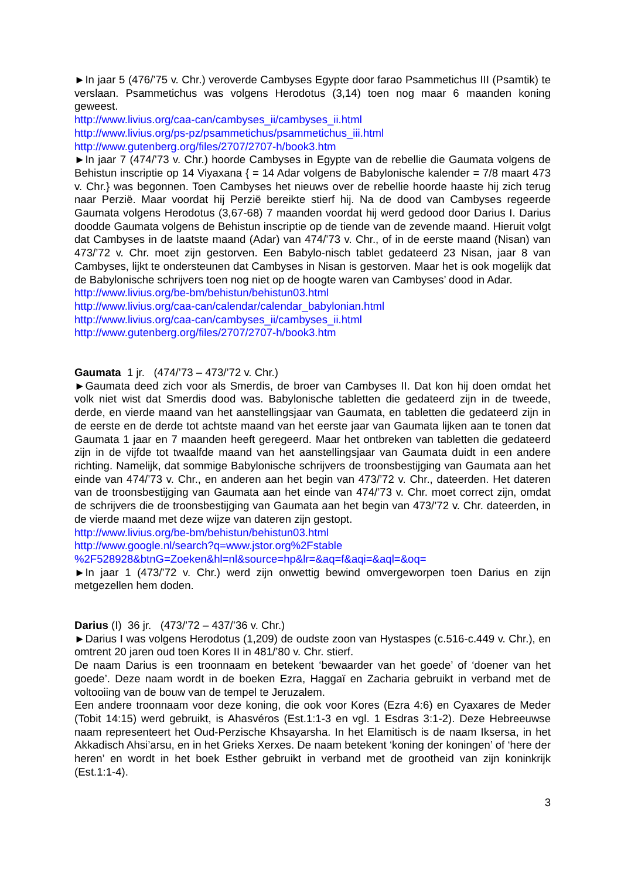►In jaar 5 (476/’75 v. Chr.) veroverde Cambyses Egypte door farao Psammetichus III (Psamtik) te verslaan. Psammetichus was volgens Herodotus (3,14) toen nog maar 6 maanden koning geweest.
http://www.livius.org/caa-can/cambyses_ii/cambyses_ii.html
http://www.livius.org/ps-pz/psammetichus/psammetichus_iii.html
http://www.gutenberg.org/files/2707/2707-h/book3.htm
►In jaar 7 (474/’73 v. Chr.) hoorde Cambyses in Egypte van de rebellie die Gaumata volgens de Behistun inscriptie op 14 Viyaxana { = 14 Adar volgens de Babylonische kalender = 7/8 maart 473 v. Chr.} was begonnen. Toen Cambyses het nieuws over de rebellie hoorde haaste hij zich terug naar Perzië. Maar voordat hij Perzië bereikte stierf hij. Na de dood van Cambyses regeerde Gaumata volgens Herodotus (3,67-68) 7 maanden voordat hij werd gedood door Darius I. Darius doodde Gaumata volgens de Behistun inscriptie op de tiende van de zevende maand. Hieruit volgt dat Cambyses in de laatste maand (Adar) van 474/’73 v. Chr., of in de eerste maand (Nisan) van 473/’72 v. Chr. moet zijn gestorven. Een Babylo-nisch tablet gedateerd 23 Nisan, jaar 8 van Cambyses, lijkt te ondersteunen dat Cambyses in Nisan is gestorven. Maar het is ook mogelijk dat de Babylonische schrijvers toen nog niet op de hoogte waren van Cambyses’ dood in Adar.
http://www.livius.org/be-bm/behistun/behistun03.html
http://www.livius.org/caa-can/calendar/calendar_babylonian.html
http://www.livius.org/caa-can/cambyses_ii/cambyses_ii.html
http://www.gutenberg.org/files/2707/2707-h/book3.htm
Gaumata 1 jr. (474/’73 – 473/’72 v. Chr.)
►Gaumata deed zich voor als Smerdis, de broer van Cambyses II. Dat kon hij doen omdat het volk niet wist dat Smerdis dood was. Babylonische tabletten die gedateerd zijn in de tweede, derde, en vierde maand van het aanstellingsjaar van Gaumata, en tabletten die gedateerd zijn in de eerste en de derde tot achtste maand van het eerste jaar van Gaumata lijken aan te tonen dat Gaumata 1 jaar en 7 maanden heeft geregeerd. Maar het ontbreken van tabletten die gedateerd zijn in de vijfde tot twaalfde maand van het aanstellingsjaar van Gaumata duidt in een andere richting. Namelijk, dat sommige Babylonische schrijvers de troonsbestijging van Gaumata aan het einde van 474/’73 v. Chr., en anderen aan het begin van 473/’72 v. Chr., dateerden. Het dateren van de troonsbestijging van Gaumata aan het einde van 474/’73 v. Chr. moet correct zijn, omdat de schrijvers die de troonsbestijging van Gaumata aan het begin van 473/’72 v. Chr. dateerden, in de vierde maand met deze wijze van dateren zijn gestopt.
http://www.livius.org/be-bm/behistun/behistun03.html
http://www.google.nl/search?q=www.jstor.org%2Fstable
%2F528928&btnG=Zoeken&hl=nl&source=hp&lr=&aq=f&aqi=&aql=&oq=
►In jaar 1 (473/’72 v. Chr.) werd zijn onwettig bewind omvergeworpen toen Darius en zijn metgezellen hem doden.
Darius (I) 36 jr. (473/’72 – 437/’36 v. Chr.)
►Darius I was volgens Herodotus (1,209) de oudste zoon van Hystaspes (c.516-c.449 v. Chr.), en omtrent 20 jaren oud toen Kores II in 481/’80 v. Chr. stierf.
De naam Darius is een troonnaam en betekent ‘bewaarder van het goede’ of ‘doener van het goede’. Deze naam wordt in de boeken Ezra, Haggaï en Zacharia gebruikt in verband met de voltooiing van de bouw van de tempel te Jeruzalem.
Een andere troonnaam voor deze koning, die ook voor Kores (Ezra 4:6) en Cyaxares de Meder (Tobit 14:15) werd gebruikt, is Ahasvéros (Est.1:1-3 en vgl. 1 Esdras 3:1-2). Deze Hebreeuwse naam representeert het Oud-Perzische Khsayarsha. In het Elamitisch is de naam Iksersa, in het Akkadisch Ahsi’arsu, en in het Grieks Xerxes. De naam betekent ‘koning der koningen’ of ‘here der heren’ en wordt in het boek Esther gebruikt in verband met de grootheid van zijn koninkrijk (Est.1:1-4).
3